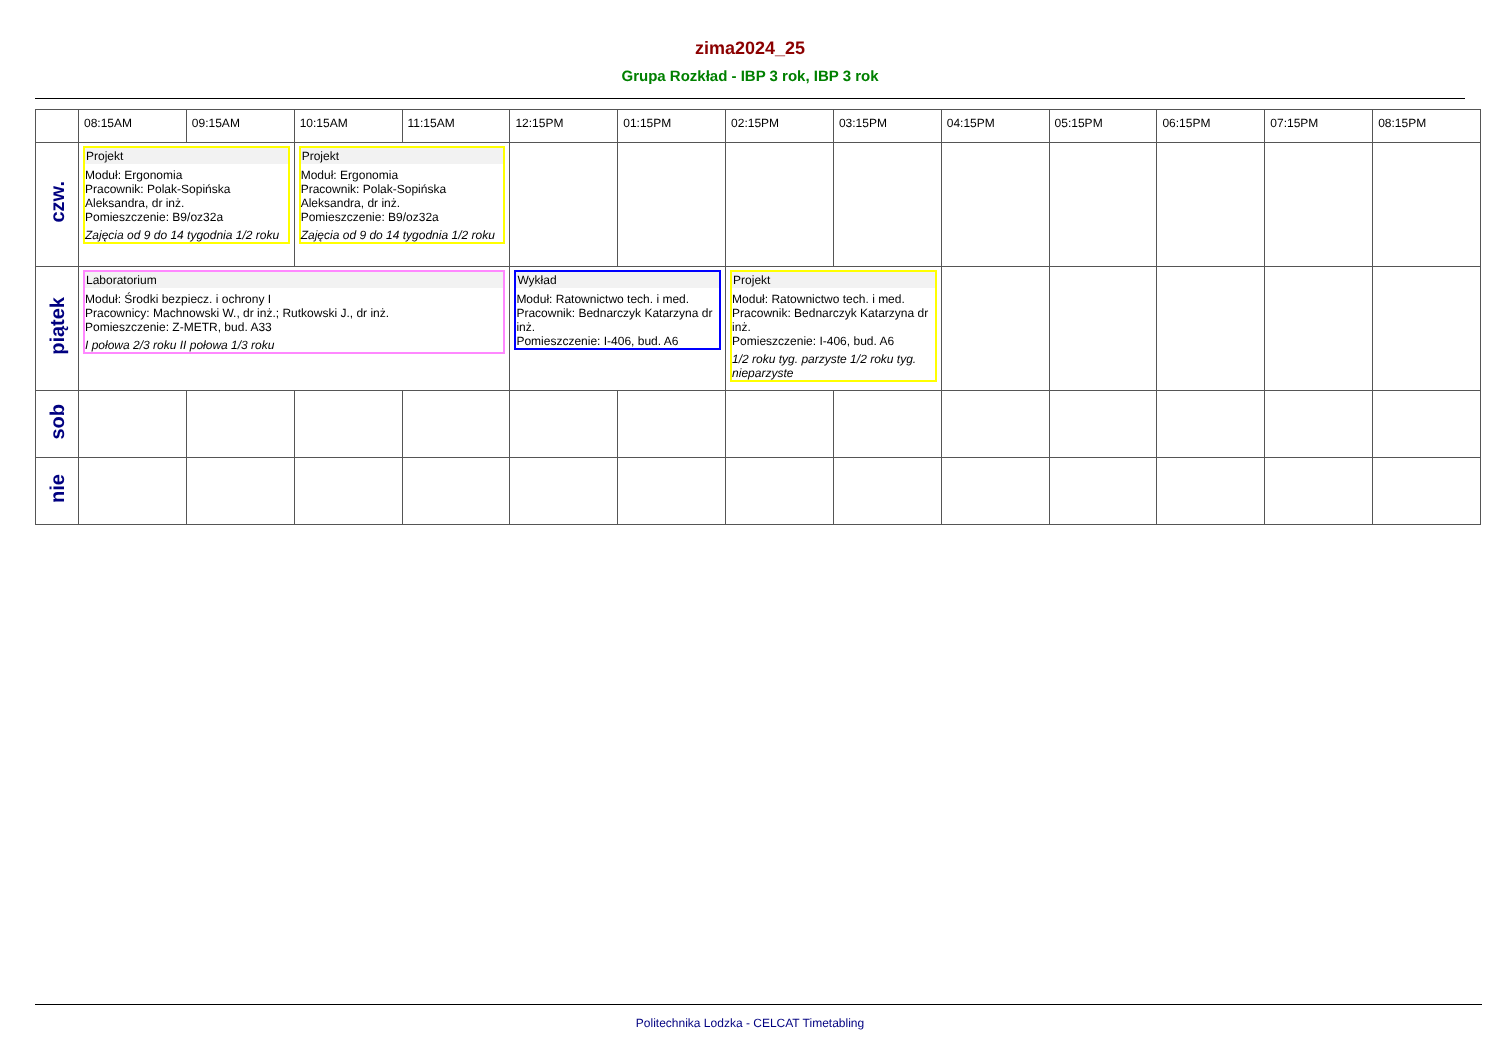zima2024_25
Grupa Rozkład - IBP 3 rok, IBP 3 rok
| | 08:15AM | 09:15AM | 10:15AM | 11:15AM | 12:15PM | 01:15PM | 02:15PM | 03:15PM | 04:15PM | 05:15PM | 06:15PM | 07:15PM | 08:15PM |
| --- | --- | --- | --- | --- | --- | --- | --- | --- | --- | --- | --- | --- | --- |
| czw. | Projekt Moduł: Ergonomia Pracownik: Polak-Sopińska Aleksandra, dr inż. Pomieszczenie: B9/oz32a Zajęcia od 9 do 14 tygodnia 1/2 roku | | Projekt Moduł: Ergonomia Pracownik: Polak-Sopińska Aleksandra, dr inż. Pomieszczenie: B9/oz32a Zajęcia od 9 do 14 tygodnia 1/2 roku | | | | | | | | | | |
| piątek | Laboratorium Moduł: Środki bezpiecz. i ochrony I Pracownicy: Machnowski W., dr inż.; Rutkowski J., dr inż. Pomieszczenie: Z-METR, bud. A33 I połowa 2/3 roku II połowa 1/3 roku | | | | Wykład Moduł: Ratownictwo tech. i med. Pracownik: Bednarczyk Katarzyna dr inż. Pomieszczenie: I-406, bud. A6 | | Projekt Moduł: Ratownictwo tech. i med. Pracownik: Bednarczyk Katarzyna dr inż. Pomieszczenie: I-406, bud. A6 1/2 roku tyg. parzyste 1/2 roku tyg. nieparzyste | | | | | | |
| sob | | | | | | | | | | | | | |
| nie | | | | | | | | | | | | | |
Politechnika Lodzka - CELCAT Timetabling